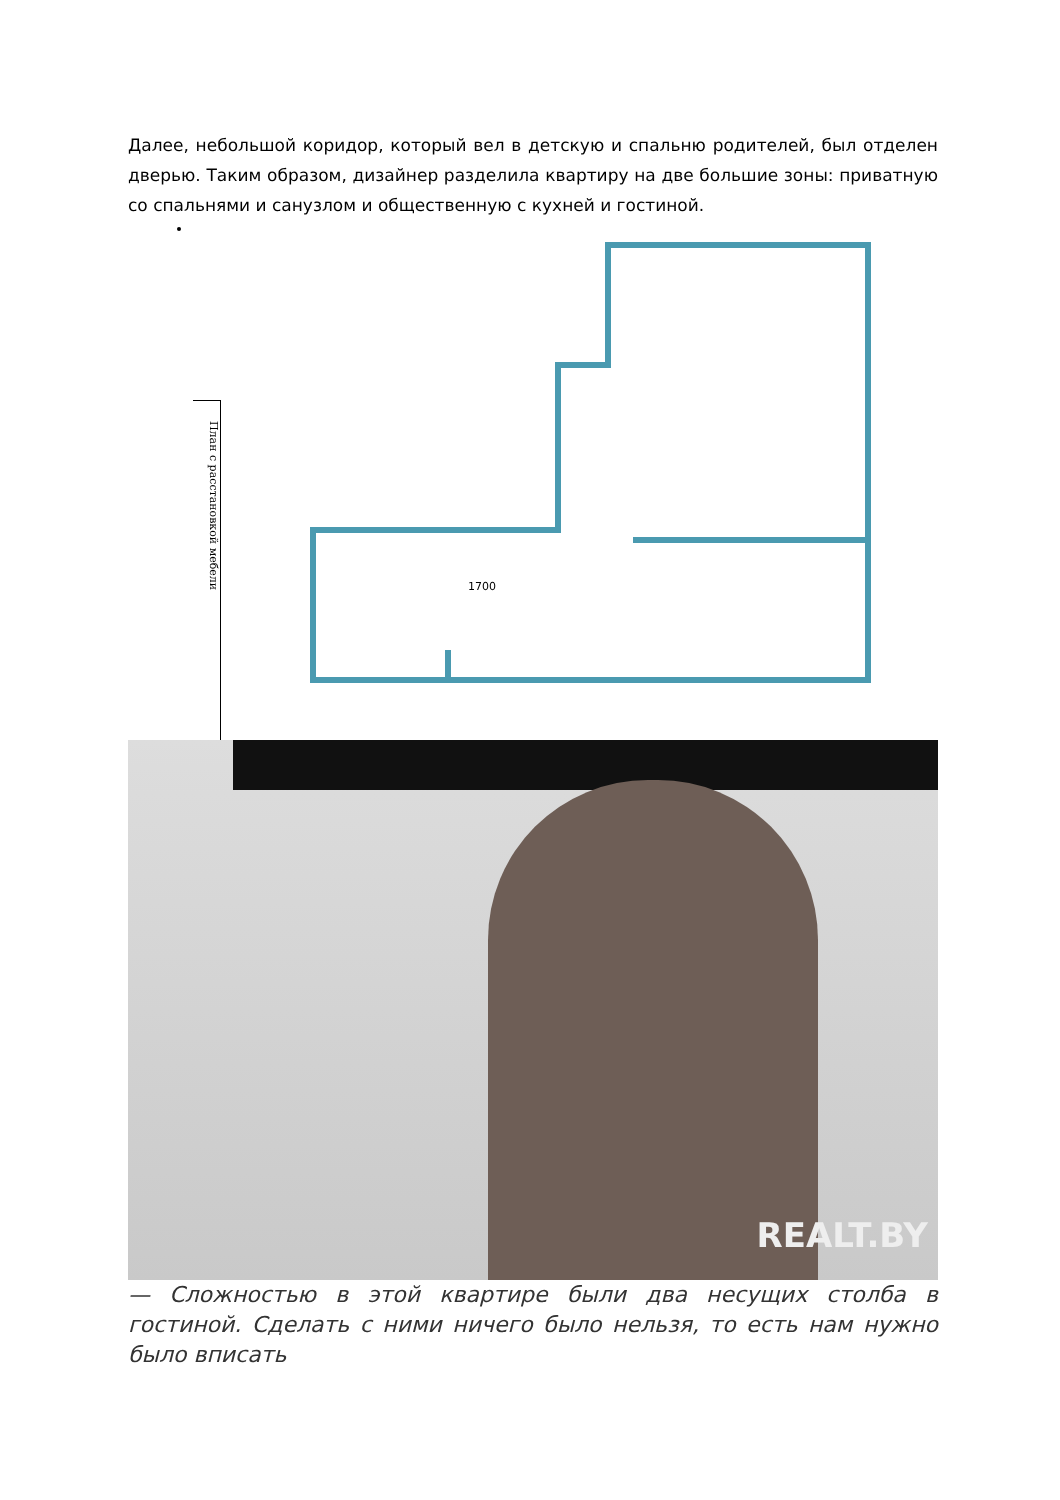Далее, небольшой коридор, который вел в детскую и спальню родителей, был отделен дверью. Таким образом, дизайнер разделила квартиру на две большие зоны: приватную со спальнями и санузлом и общественную с кухней и гостиной.
План с расстановкой мебели
1700
REALT.BY
— Сложностью в этой квартире были два несущих столба в гостиной. Сделать с ними ничего было нельзя, то есть нам нужно было вписать